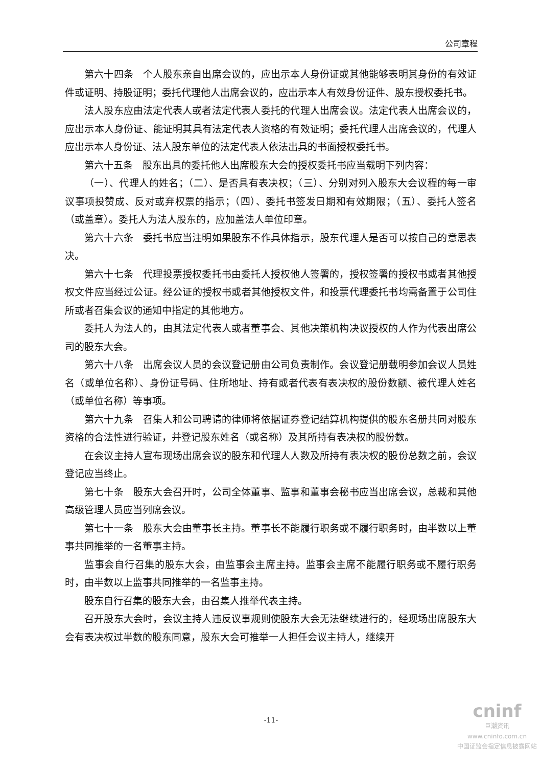公司章程
第六十四条　个人股东亲自出席会议的，应出示本人身份证或其他能够表明其身份的有效证件或证明、持股证明；委托代理他人出席会议的，应出示本人有效身份证件、股东授权委托书。
法人股东应由法定代表人或者法定代表人委托的代理人出席会议。法定代表人出席会议的，应出示本人身份证、能证明其具有法定代表人资格的有效证明；委托代理人出席会议的，代理人应出示本人身份证、法人股东单位的法定代表人依法出具的书面授权委托书。
第六十五条　股东出具的委托他人出席股东大会的授权委托书应当载明下列内容：
（一）、代理人的姓名；（二）、是否具有表决权；（三）、分别对列入股东大会议程的每一审议事项投赞成、反对或弃权票的指示；（四）、委托书签发日期和有效期限；（五）、委托人签名（或盖章）。委托人为法人股东的，应加盖法人单位印章。
第六十六条　委托书应当注明如果股东不作具体指示，股东代理人是否可以按自己的意思表决。
第六十七条　代理投票授权委托书由委托人授权他人签署的，授权签署的授权书或者其他授权文件应当经过公证。经公证的授权书或者其他授权文件，和投票代理委托书均需备置于公司住所或者召集会议的通知中指定的其他地方。
委托人为法人的，由其法定代表人或者董事会、其他决策机构决议授权的人作为代表出席公司的股东大会。
第六十八条　出席会议人员的会议登记册由公司负责制作。会议登记册载明参加会议人员姓名（或单位名称）、身份证号码、住所地址、持有或者代表有表决权的股份数额、被代理人姓名（或单位名称）等事项。
第六十九条　召集人和公司聘请的律师将依据证券登记结算机构提供的股东名册共同对股东资格的合法性进行验证，并登记股东姓名（或名称）及其所持有表决权的股份数。
在会议主持人宣布现场出席会议的股东和代理人人数及所持有表决权的股份总数之前，会议登记应当终止。
第七十条　股东大会召开时，公司全体董事、监事和董事会秘书应当出席会议，总裁和其他高级管理人员应当列席会议。
第七十一条　股东大会由董事长主持。董事长不能履行职务或不履行职务时，由半数以上董事共同推举的一名董事主持。
监事会自行召集的股东大会，由监事会主席主持。监事会主席不能履行职务或不履行职务时，由半数以上监事共同推举的一名监事主持。
股东自行召集的股东大会，由召集人推举代表主持。
召开股东大会时，会议主持人违反议事规则使股东大会无法继续进行的，经现场出席股东大会有表决权过半数的股东同意，股东大会可推举一人担任会议主持人，继续开
-11-
cninf
巨潮资讯
www.cninfo.com.cn
中国证监会指定信息披露网站